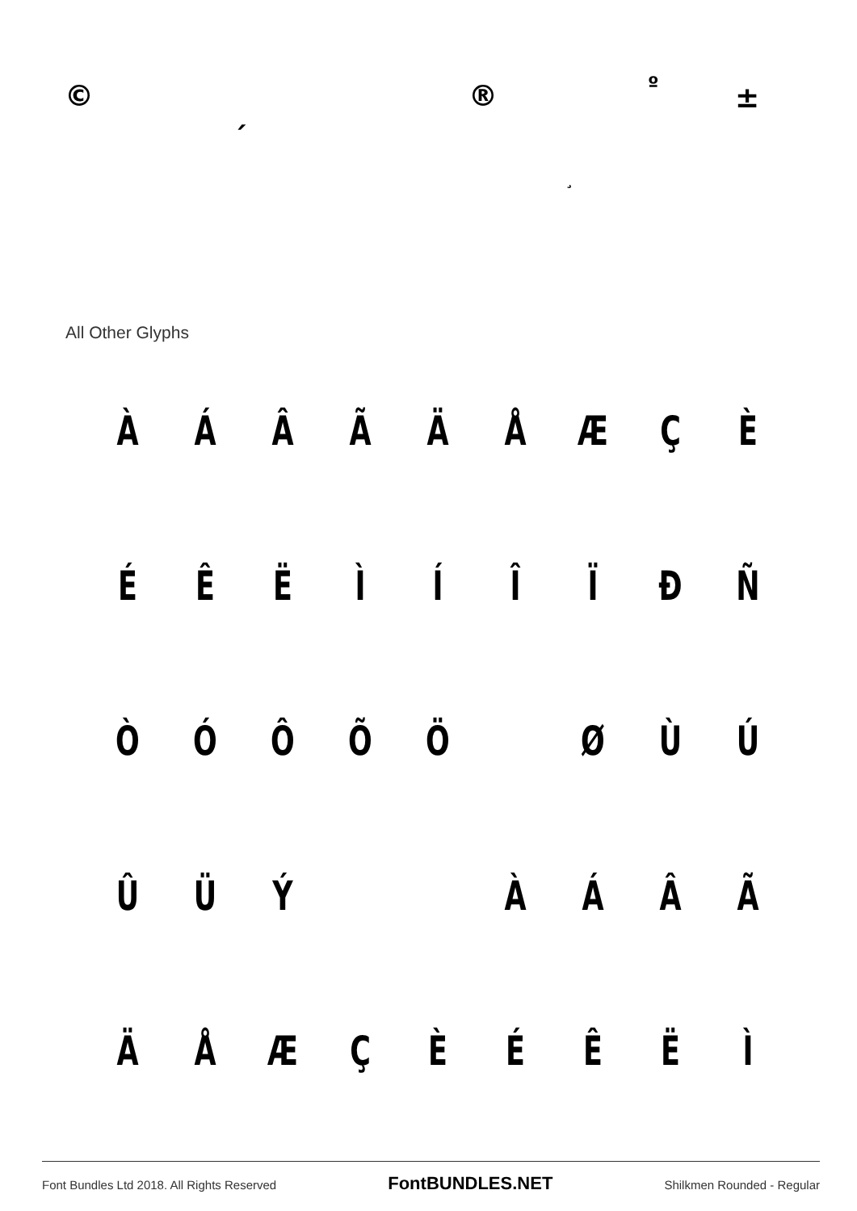©
´
®
¸
º ±
All Other Glyphs
ÀÁÂÃÄÅÆÇÈ
ÉÊËÌÍÎÏÐÑ
ÒÓÔÕÖ ØÙÚ
ÛÜÝ ÀÁÂÃ
ÄÅÆÇÈÉÊËÌ
Font Bundles Ltd 2018. All Rights Reserved FontBUNDLES.NET Shilkmen Rounded - Regular